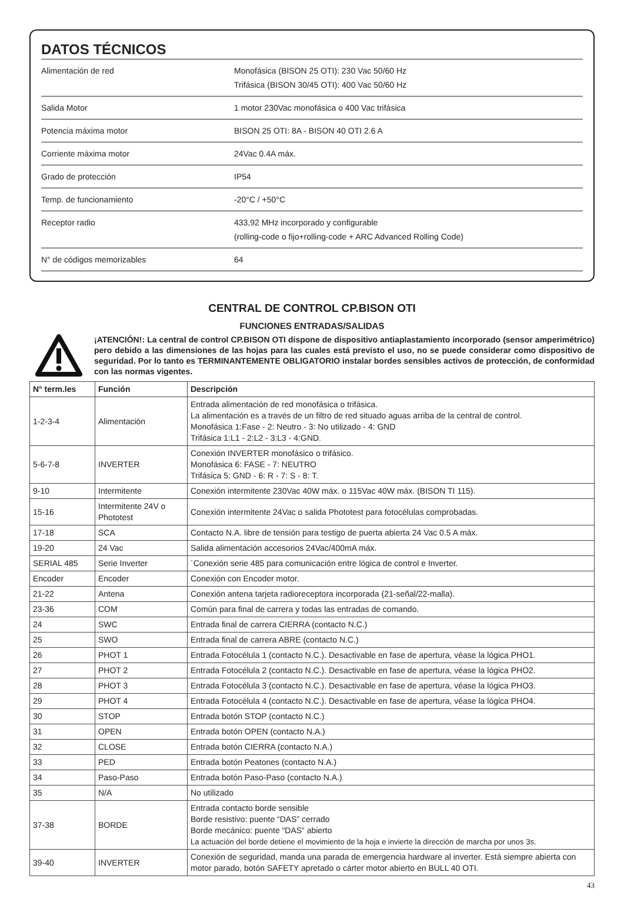DATOS TÉCNICOS
| Alimentación de red | Monofásica (BISON 25 OTI): 230 Vac 50/60 Hz Trifásica (BISON 30/45 OTI): 400 Vac 50/60 Hz |
| Salida Motor | 1 motor 230Vac monofásica o 400 Vac trifásica |
| Potencia máxima motor | BISON 25 OTI: 8A - BISON 40 OTI 2.6 A |
| Corriente máxima motor | 24Vac 0.4A máx. |
| Grado de protección | IP54 |
| Temp. de funcionamiento | -20°C / +50°C |
| Receptor radio | 433,92 MHz incorporado y configurable (rolling-code o fijo+rolling-code + ARC Advanced Rolling Code) |
| N° de códigos memorizables | 64 |
CENTRAL DE CONTROL CP.BISON OTI
FUNCIONES ENTRADAS/SALIDAS
¡ATENCIÓN!: La central de control CP.BISON OTI dispone de dispositivo antiaplastamiento incorporado (sensor amperimétrico) pero debido a las dimensiones de las hojas para las cuales está previsto el uso, no se puede considerar como dispositivo de seguridad. Por lo tanto es TERMINANTEMENTE OBLIGATORIO instalar bordes sensibles activos de protección, de conformidad con las normas vigentes.
| N° term.les | Función | Descripción |
| --- | --- | --- |
| 1-2-3-4 | Alimentación | Entrada alimentación de red monofásica o trifásica. La alimentación es a través de un filtro de red situado aguas arriba de la central de control. Monofásica 1:Fase - 2: Neutro - 3: No utilizado - 4: GND Trifásica 1:L1 - 2:L2 - 3:L3 - 4:GND. |
| 5-6-7-8 | INVERTER | Conexión INVERTER monofásico o trifásico. Monofásica 6: FASE - 7: NEUTRO Trifásica 5: GND - 6: R - 7: S - 8: T. |
| 9-10 | Intermitente | Conexión intermitente 230Vac 40W máx. o 115Vac 40W máx. (BISON TI 115). |
| 15-16 | Intermitente 24V o Phototest | Conexión intermitente 24Vac o salida Phototest para fotocélulas comprobadas. |
| 17-18 | SCA | Contacto N.A. libre de tensión para testigo de puerta abierta 24 Vac 0.5 A máx. |
| 19-20 | 24 Vac | Salida alimentación accesorios 24Vac/400mA máx. |
| SERIAL 485 | Serie Inverter | ´Conexión serie 485 para comunicación entre lógica de control e Inverter. |
| Encoder | Encoder | Conexión con Encoder motor. |
| 21-22 | Antena | Conexión antena tarjeta radioreceptora incorporada (21-señal/22-malla). |
| 23-36 | COM | Común para final de carrera y todas las entradas de comando. |
| 24 | SWC | Entrada final de carrera CIERRA (contacto N.C.) |
| 25 | SWO | Entrada final de carrera ABRE (contacto N.C.) |
| 26 | PHOT 1 | Entrada Fotocélula 1 (contacto N.C.). Desactivable en fase de apertura, véase la lógica PHO1. |
| 27 | PHOT 2 | Entrada Fotocélula 2 (contacto N.C.). Desactivable en fase de apertura, véase la lógica PHO2. |
| 28 | PHOT 3 | Entrada Fotocélula 3 (contacto N.C.). Desactivable en fase de apertura, véase la lógica PHO3. |
| 29 | PHOT 4 | Entrada Fotocélula 4 (contacto N.C.). Desactivable en fase de apertura, véase la lógica PHO4. |
| 30 | STOP | Entrada botón STOP (contacto N.C.) |
| 31 | OPEN | Entrada botón OPEN (contacto N.A.) |
| 32 | CLOSE | Entrada botón CIERRA (contacto N.A.) |
| 33 | PED | Entrada botón Peatones (contacto N.A.) |
| 34 | Paso-Paso | Entrada botón Paso-Paso (contacto N.A.) |
| 35 | N/A | No utilizado |
| 37-38 | BORDE | Entrada contacto borde sensible Borde resistivo: puente “DAS” cerrado Borde mecánico: puente “DAS” abierto La actuación del borde detiene el movimiento de la hoja e invierte la dirección de marcha por unos 3s. |
| 39-40 | INVERTER | Conexión de seguridad, manda una parada de emergencia hardware al inverter. Está siempre abierta con motor parado, botón SAFETY apretado o cárter motor abierto en BULL 40 OTI. |
43